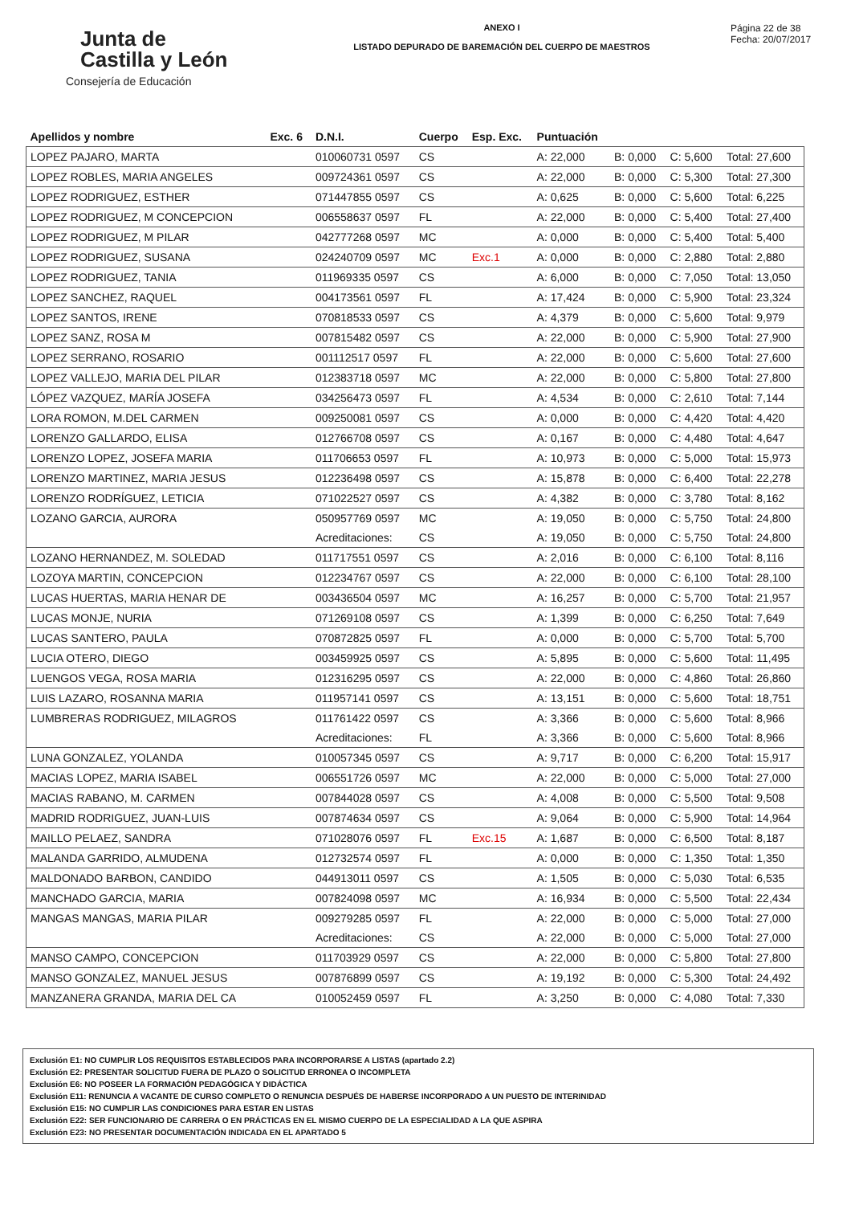Junta de
Castilla y León
Consejería de Educación
ANEXO I
LISTADO DEPURADO DE BAREMACIÓN DEL CUERPO DE MAESTROS
Página 22 de 38
Fecha: 20/07/2017
| Apellidos y nombre | Exc. 6 | D.N.I. | Cuerpo | Esp. Exc. | Puntuación | | | |
| --- | --- | --- | --- | --- | --- | --- | --- | --- |
| LOPEZ PAJARO, MARTA | | 010060731 0597 | CS | | A: 22,000 | B: 0,000 | C: 5,600 | Total: 27,600 |
| LOPEZ ROBLES, MARIA ANGELES | | 009724361 0597 | CS | | A: 22,000 | B: 0,000 | C: 5,300 | Total: 27,300 |
| LOPEZ RODRIGUEZ, ESTHER | | 071447855 0597 | CS | | A: 0,625 | B: 0,000 | C: 5,600 | Total: 6,225 |
| LOPEZ RODRIGUEZ, M CONCEPCION | | 006558637 0597 | FL | | A: 22,000 | B: 0,000 | C: 5,400 | Total: 27,400 |
| LOPEZ RODRIGUEZ, M PILAR | | 042777268 0597 | MC | | A: 0,000 | B: 0,000 | C: 5,400 | Total: 5,400 |
| LOPEZ RODRIGUEZ, SUSANA | | 024240709 0597 | MC | Exc.1 | A: 0,000 | B: 0,000 | C: 2,880 | Total: 2,880 |
| LOPEZ RODRIGUEZ, TANIA | | 011969335 0597 | CS | | A: 6,000 | B: 0,000 | C: 7,050 | Total: 13,050 |
| LOPEZ SANCHEZ, RAQUEL | | 004173561 0597 | FL | | A: 17,424 | B: 0,000 | C: 5,900 | Total: 23,324 |
| LOPEZ SANTOS, IRENE | | 070818533 0597 | CS | | A: 4,379 | B: 0,000 | C: 5,600 | Total: 9,979 |
| LOPEZ SANZ, ROSA M | | 007815482 0597 | CS | | A: 22,000 | B: 0,000 | C: 5,900 | Total: 27,900 |
| LOPEZ SERRANO, ROSARIO | | 001112517 0597 | FL | | A: 22,000 | B: 0,000 | C: 5,600 | Total: 27,600 |
| LOPEZ VALLEJO, MARIA DEL PILAR | | 012383718 0597 | MC | | A: 22,000 | B: 0,000 | C: 5,800 | Total: 27,800 |
| LÓPEZ VAZQUEZ, MARÍA JOSEFA | | 034256473 0597 | FL | | A: 4,534 | B: 0,000 | C: 2,610 | Total: 7,144 |
| LORA ROMON, M.DEL CARMEN | | 009250081 0597 | CS | | A: 0,000 | B: 0,000 | C: 4,420 | Total: 4,420 |
| LORENZO GALLARDO, ELISA | | 012766708 0597 | CS | | A: 0,167 | B: 0,000 | C: 4,480 | Total: 4,647 |
| LORENZO LOPEZ, JOSEFA MARIA | | 011706653 0597 | FL | | A: 10,973 | B: 0,000 | C: 5,000 | Total: 15,973 |
| LORENZO MARTINEZ, MARIA JESUS | | 012236498 0597 | CS | | A: 15,878 | B: 0,000 | C: 6,400 | Total: 22,278 |
| LORENZO RODRÍGUEZ, LETICIA | | 071022527 0597 | CS | | A: 4,382 | B: 0,000 | C: 3,780 | Total: 8,162 |
| LOZANO GARCIA, AURORA | | 050957769 0597 | MC | | A: 19,050 | B: 0,000 | C: 5,750 | Total: 24,800 |
| | | Acreditaciones: | CS | | A: 19,050 | B: 0,000 | C: 5,750 | Total: 24,800 |
| LOZANO HERNANDEZ, M. SOLEDAD | | 011717551 0597 | CS | | A: 2,016 | B: 0,000 | C: 6,100 | Total: 8,116 |
| LOZOYA MARTIN, CONCEPCION | | 012234767 0597 | CS | | A: 22,000 | B: 0,000 | C: 6,100 | Total: 28,100 |
| LUCAS HUERTAS, MARIA HENAR DE | | 003436504 0597 | MC | | A: 16,257 | B: 0,000 | C: 5,700 | Total: 21,957 |
| LUCAS MONJE, NURIA | | 071269108 0597 | CS | | A: 1,399 | B: 0,000 | C: 6,250 | Total: 7,649 |
| LUCAS SANTERO, PAULA | | 070872825 0597 | FL | | A: 0,000 | B: 0,000 | C: 5,700 | Total: 5,700 |
| LUCIA OTERO, DIEGO | | 003459925 0597 | CS | | A: 5,895 | B: 0,000 | C: 5,600 | Total: 11,495 |
| LUENGOS VEGA, ROSA MARIA | | 012316295 0597 | CS | | A: 22,000 | B: 0,000 | C: 4,860 | Total: 26,860 |
| LUIS LAZARO, ROSANNA MARIA | | 011957141 0597 | CS | | A: 13,151 | B: 0,000 | C: 5,600 | Total: 18,751 |
| LUMBRERAS RODRIGUEZ, MILAGROS | | 011761422 0597 | CS | | A: 3,366 | B: 0,000 | C: 5,600 | Total: 8,966 |
| | | Acreditaciones: | FL | | A: 3,366 | B: 0,000 | C: 5,600 | Total: 8,966 |
| LUNA GONZALEZ, YOLANDA | | 010057345 0597 | CS | | A: 9,717 | B: 0,000 | C: 6,200 | Total: 15,917 |
| MACIAS LOPEZ, MARIA ISABEL | | 006551726 0597 | MC | | A: 22,000 | B: 0,000 | C: 5,000 | Total: 27,000 |
| MACIAS RABANO, M. CARMEN | | 007844028 0597 | CS | | A: 4,008 | B: 0,000 | C: 5,500 | Total: 9,508 |
| MADRID RODRIGUEZ, JUAN-LUIS | | 007874634 0597 | CS | | A: 9,064 | B: 0,000 | C: 5,900 | Total: 14,964 |
| MAILLO PELAEZ, SANDRA | | 071028076 0597 | FL | Exc.15 | A: 1,687 | B: 0,000 | C: 6,500 | Total: 8,187 |
| MALANDA GARRIDO, ALMUDENA | | 012732574 0597 | FL | | A: 0,000 | B: 0,000 | C: 1,350 | Total: 1,350 |
| MALDONADO BARBON, CANDIDO | | 044913011 0597 | CS | | A: 1,505 | B: 0,000 | C: 5,030 | Total: 6,535 |
| MANCHADO GARCIA, MARIA | | 007824098 0597 | MC | | A: 16,934 | B: 0,000 | C: 5,500 | Total: 22,434 |
| MANGAS MANGAS, MARIA PILAR | | 009279285 0597 | FL | | A: 22,000 | B: 0,000 | C: 5,000 | Total: 27,000 |
| | | Acreditaciones: | CS | | A: 22,000 | B: 0,000 | C: 5,000 | Total: 27,000 |
| MANSO CAMPO, CONCEPCION | | 011703929 0597 | CS | | A: 22,000 | B: 0,000 | C: 5,800 | Total: 27,800 |
| MANSO GONZALEZ, MANUEL JESUS | | 007876899 0597 | CS | | A: 19,192 | B: 0,000 | C: 5,300 | Total: 24,492 |
| MANZANERA GRANDA, MARIA DEL CA | | 010052459 0597 | FL | | A: 3,250 | B: 0,000 | C: 4,080 | Total: 7,330 |
Exclusión E1: NO CUMPLIR LOS REQUISITOS ESTABLECIDOS PARA INCORPORARSE A LISTAS (apartado 2.2)
Exclusión E2: PRESENTAR SOLICITUD FUERA DE PLAZO O SOLICITUD ERRONEA O INCOMPLETA
Exclusión E6: NO POSEER LA FORMACIÓN PEDAGÓGICA Y DIDÁCTICA
Exclusión E11: RENUNCIA A VACANTE DE CURSO COMPLETO O RENUNCIA DESPUÉS DE HABERSE INCORPORADO A UN PUESTO DE INTERINIDAD
Exclusión E15: NO CUMPLIR LAS CONDICIONES PARA ESTAR EN LISTAS
Exclusión E22: SER FUNCIONARIO DE CARRERA O EN PRÁCTICAS EN EL MISMO CUERPO DE LA ESPECIALIDAD A LA QUE ASPIRA
Exclusión E23: NO PRESENTAR DOCUMENTACIÓN INDICADA EN EL APARTADO 5